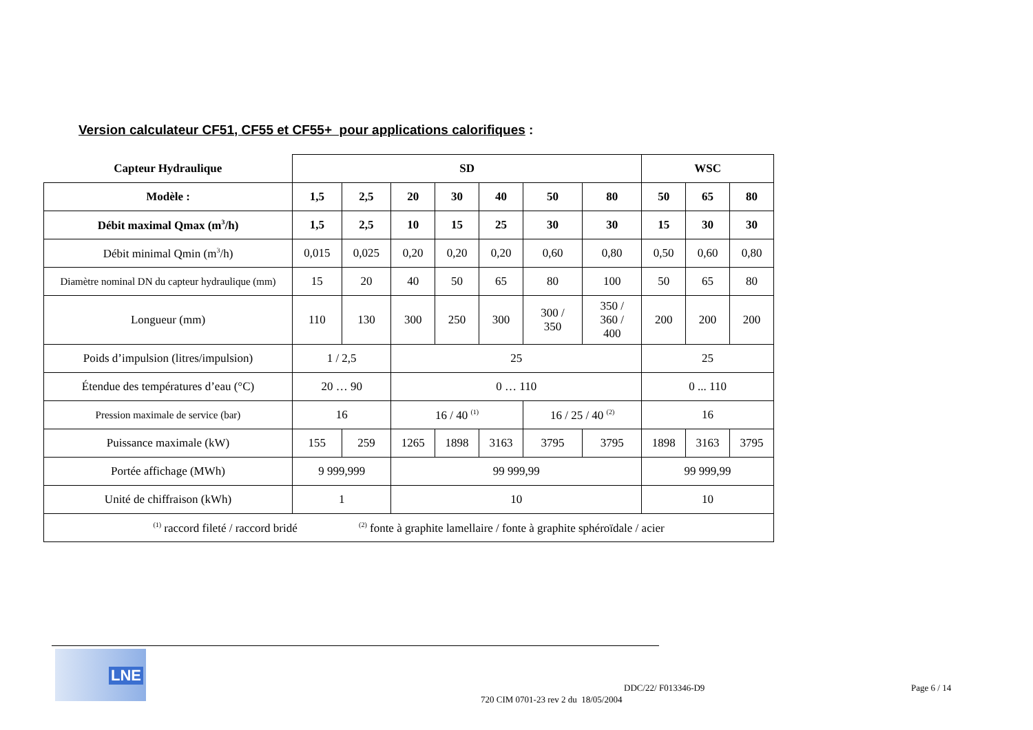Version calculateur CF51, CF55 et CF55+ pour applications calorifiques :
| Capteur Hydraulique | SD | | | | | | | WSC | | |
| --- | --- | --- | --- | --- | --- | --- | --- | --- | --- | --- |
| Modèle : | 1,5 | 2,5 | 20 | 30 | 40 | 50 | 80 | 50 | 65 | 80 |
| Débit maximal Qmax (m<sup>3</sup>/h) | 1,5 | 2,5 | 10 | 15 | 25 | 30 | 30 | 15 | 30 | 30 |
| Débit minimal Qmin (m<sup>3</sup>/h) | 0,015 | 0,025 | 0,20 | 0,20 | 0,20 | 0,60 | 0,80 | 0,50 | 0,60 | 0,80 |
| Diamètre nominal DN du capteur hydraulique (mm) | 15 | 20 | 40 | 50 | 65 | 80 | 100 | 50 | 65 | 80 |
| Longueur (mm) | 110 | 130 | 300 | 250 | 300 | 300 / 350 | 350 / 360 / 400 | 200 | 200 | 200 |
| Poids d’impulsion (litres/impulsion) | 1 / 2,5 | | 25 | | | | | 25 | | |
| Étendue des températures d’eau (°C) | 20 … 90 | | 0 … 110 | | | | | 0 ... 110 | | |
| Pression maximale de service (bar) | 16 | | 16 / 40 <sup>(1)</sup> | | | 16 / 25 / 40 <sup>(2)</sup> | | 16 | | |
| Puissance maximale (kW) | 155 | 259 | 1265 | 1898 | 3163 | 3795 | 3795 | 1898 | 3163 | 3795 |
| Portée affichage (MWh) | 9 999,999 | | 99 999,99 | | | | | 99 999,99 | | |
| Unité de chiffraison (kWh) | 1 | | 10 | | | | | 10 | | |
| <sup>(1)</sup> raccord fileté / raccord bridé <sup>(2)</sup> fonte à graphite lamellaire / fonte à graphite sphéroïdale / acier | | | | | | | | | | |
LNE
DDC/22/ F013346-D9
720 CIM 0701-23 rev 2 du 18/05/2004
Page 6 / 14